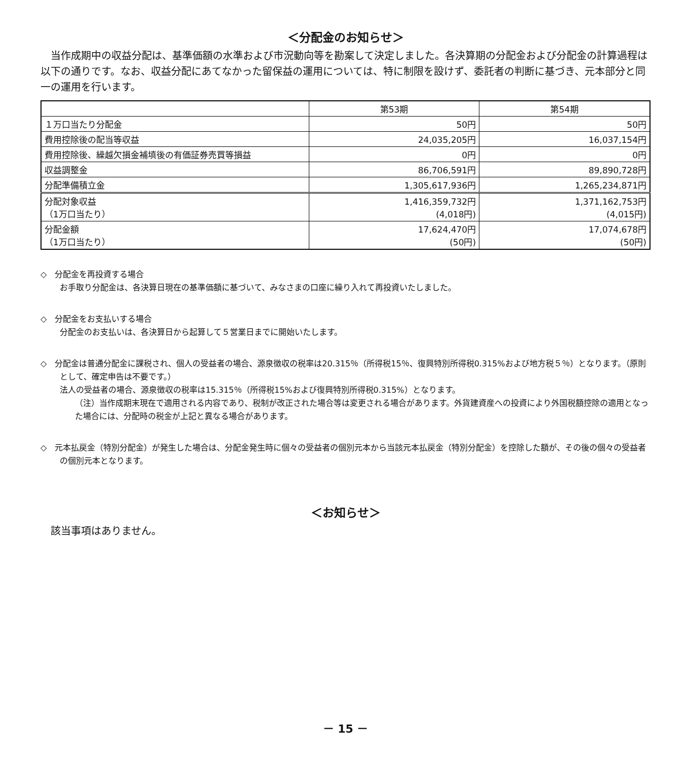＜分配金のお知らせ＞
当作成期中の収益分配は、基準価額の水準および市況動向等を勘案して決定しました。各決算期の分配金および分配金の計算過程は以下の通りです。なお、収益分配にあてなかった留保益の運用については、特に制限を設けず、委託者の判断に基づき、元本部分と同一の運用を行います。
| | 第53期 | 第54期 |
| --- | --- | --- |
| １万口当たり分配金 | 50円 | 50円 |
| 費用控除後の配当等収益 | 24,035,205円 | 16,037,154円 |
| 費用控除後、繰越欠損金補填後の有価証券売買等損益 | 0円 | 0円 |
| 収益調整金 | 86,706,591円 | 89,890,728円 |
| 分配準備積立金 | 1,305,617,936円 | 1,265,234,871円 |
| 分配対象収益 （1万口当たり） | 1,416,359,732円 (4,018円) | 1,371,162,753円 (4,015円) |
| 分配金額 （1万口当たり） | 17,624,470円 (50円) | 17,074,678円 (50円) |
◇　分配金を再投資する場合
お手取り分配金は、各決算日現在の基準価額に基づいて、みなさまの口座に繰り入れて再投資いたしました。
◇　分配金をお支払いする場合
分配金のお支払いは、各決算日から起算して５営業日までに開始いたします。
◇　分配金は普通分配金に課税され、個人の受益者の場合、源泉徴収の税率は20.315％（所得税15％、復興特別所得税0.315%および地方税５％）となります。（原則として、確定申告は不要です。）
法人の受益者の場合、源泉徴収の税率は15.315％（所得税15%および復興特別所得税0.315%）となります。
（注）当作成期末現在で適用される内容であり、税制が改正された場合等は変更される場合があります。外貨建資産への投資により外国税額控除の適用となった場合には、分配時の税金が上記と異なる場合があります。
◇　元本払戻金（特別分配金）が発生した場合は、分配金発生時に個々の受益者の個別元本から当該元本払戻金（特別分配金）を控除した額が、その後の個々の受益者の個別元本となります。
＜お知らせ＞
該当事項はありません。
－ 15 －